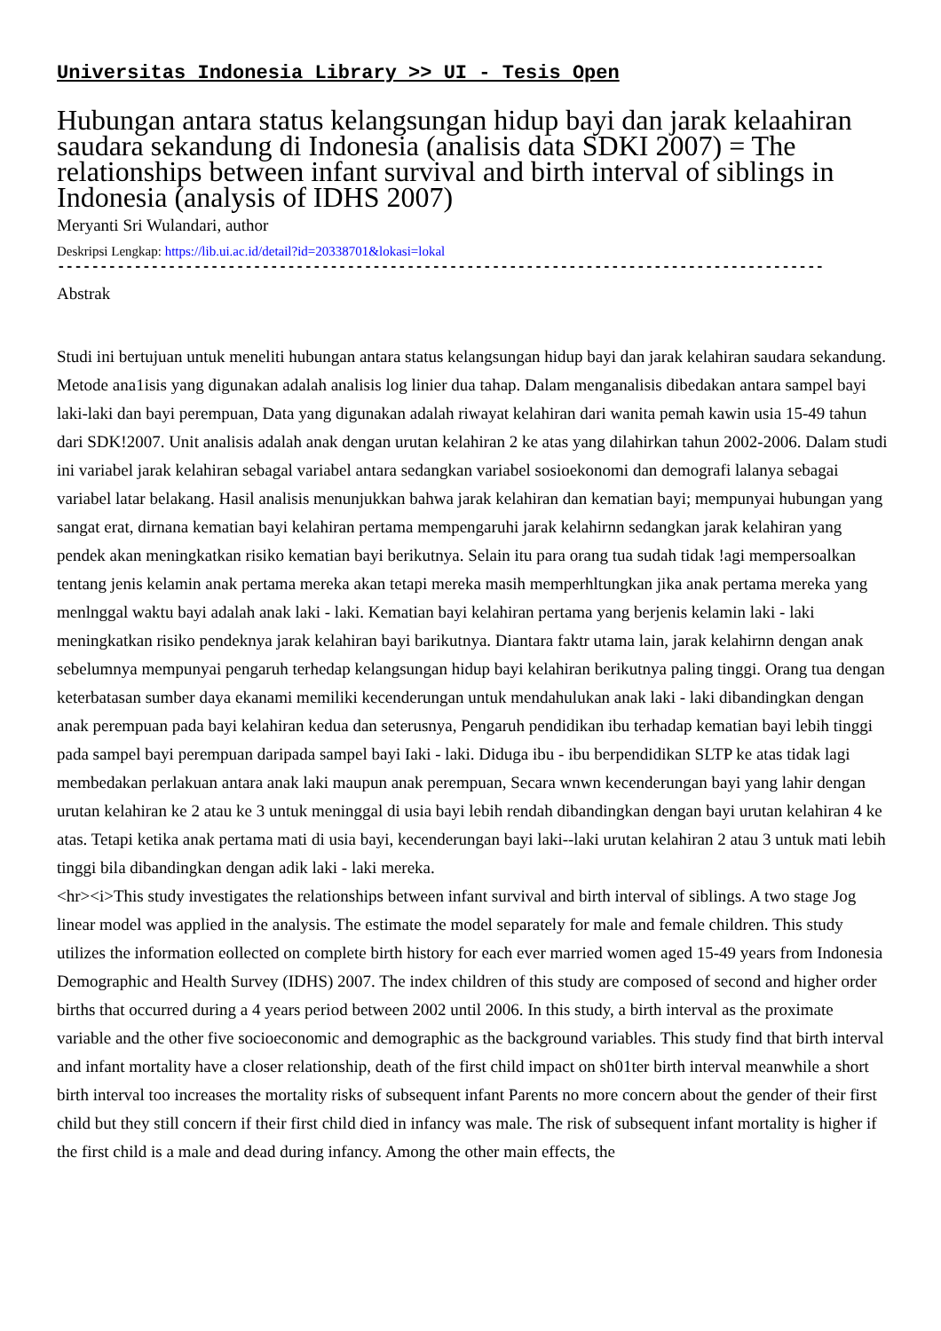Universitas Indonesia Library >> UI - Tesis Open
Hubungan antara status kelangsungan hidup bayi dan jarak kelaahiran saudara sekandung di Indonesia (analisis data SDKI 2007) = The relationships between infant survival and birth interval of siblings in Indonesia (analysis of IDHS 2007)
Meryanti Sri Wulandari, author
Deskripsi Lengkap: https://lib.ui.ac.id/detail?id=20338701&lokasi=lokal
------------------------------------------------------------------------------------------
Abstrak
Studi ini bertujuan untuk meneliti hubungan antara status kelangsungan hidup bayi dan jarak kelahiran saudara sekandung. Metode ana1isis yang digunakan adalah analisis log linier dua tahap. Dalam menganalisis dibedakan antara sampel bayi laki-laki dan bayi perempuan, Data yang digunakan adalah riwayat kelahiran dari wanita pemah kawin usia 15-49 tahun dari SDK!2007. Unit analisis adalah anak dengan urutan kelahiran 2 ke atas yang dilahirkan tahun 2002-2006. Dalam studi ini variabel jarak kelahiran sebagal variabel antara sedangkan variabel sosioekonomi dan demografi lalanya sebagai variabel latar belakang. Hasil analisis menunjukkan bahwa jarak kelahiran dan kematian bayi; mempunyai hubungan yang sangat erat, dirnana kematian bayi kelahiran pertama mempengaruhi jarak kelahirnn sedangkan jarak kelahiran yang pendek akan meningkatkan risiko kematian bayi berikutnya. Selain itu para orang tua sudah tidak !agi mempersoalkan tentang jenis kelamin anak pertama mereka akan tetapi mereka masih memperhltungkan jika anak pertama mereka yang menlnggal waktu bayi adalah anak laki - laki. Kematian bayi kelahiran pertama yang berjenis kelamin laki - laki meningkatkan risiko pendeknya jarak kelahiran bayi barikutnya. Diantara faktr utama lain, jarak kelahirnn dengan anak sebelumnya mempunyai pengaruh terhedap kelangsungan hidup bayi kelahiran berikutnya paling tinggi. Orang tua dengan keterbatasan sumber daya ekanami memiliki kecenderungan untuk mendahulukan anak laki - laki dibandingkan dengan anak perempuan pada bayi kelahiran kedua dan seterusnya, Pengaruh pendidikan ibu terhadap kematian bayi lebih tinggi pada sampel bayi perempuan daripada sampel bayi Iaki - laki. Diduga ibu - ibu berpendidikan SLTP ke atas tidak lagi membedakan perlakuan antara anak laki maupun anak perempuan, Secara wnwn kecenderungan bayi yang lahir dengan urutan kelahiran ke 2 atau ke 3 untuk meninggal di usia bayi lebih rendah dibandingkan dengan bayi urutan kelahiran 4 ke atas. Tetapi ketika anak pertama mati di usia bayi, kecenderungan bayi laki--laki urutan kelahiran 2 atau 3 untuk mati lebih tinggi bila dibandingkan dengan adik laki - laki mereka.
<hr><i>This study investigates the relationships between infant survival and birth interval of siblings. A two stage Jog linear model was applied in the analysis. The estimate the model separately for male and female children. This study utilizes the information eollected on complete birth history for each ever married women aged 15-49 years from Indonesia Demographic and Health Survey (IDHS) 2007. The index children of this study are composed of second and higher order births that occurred during a 4 years period between 2002 until 2006. In this study, a birth interval as the proximate variable and the other five socioeconomic and demographic as the background variables. This study find that birth interval and infant mortality have a closer relationship, death of the first child impact on sh01ter birth interval meanwhile a short birth interval too increases the mortality risks of subsequent infant Parents no more concern about the gender of their first child but they still concern if their first child died in infancy was male. The risk of subsequent infant mortality is higher if the first child is a male and dead during infancy. Among the other main effects, the